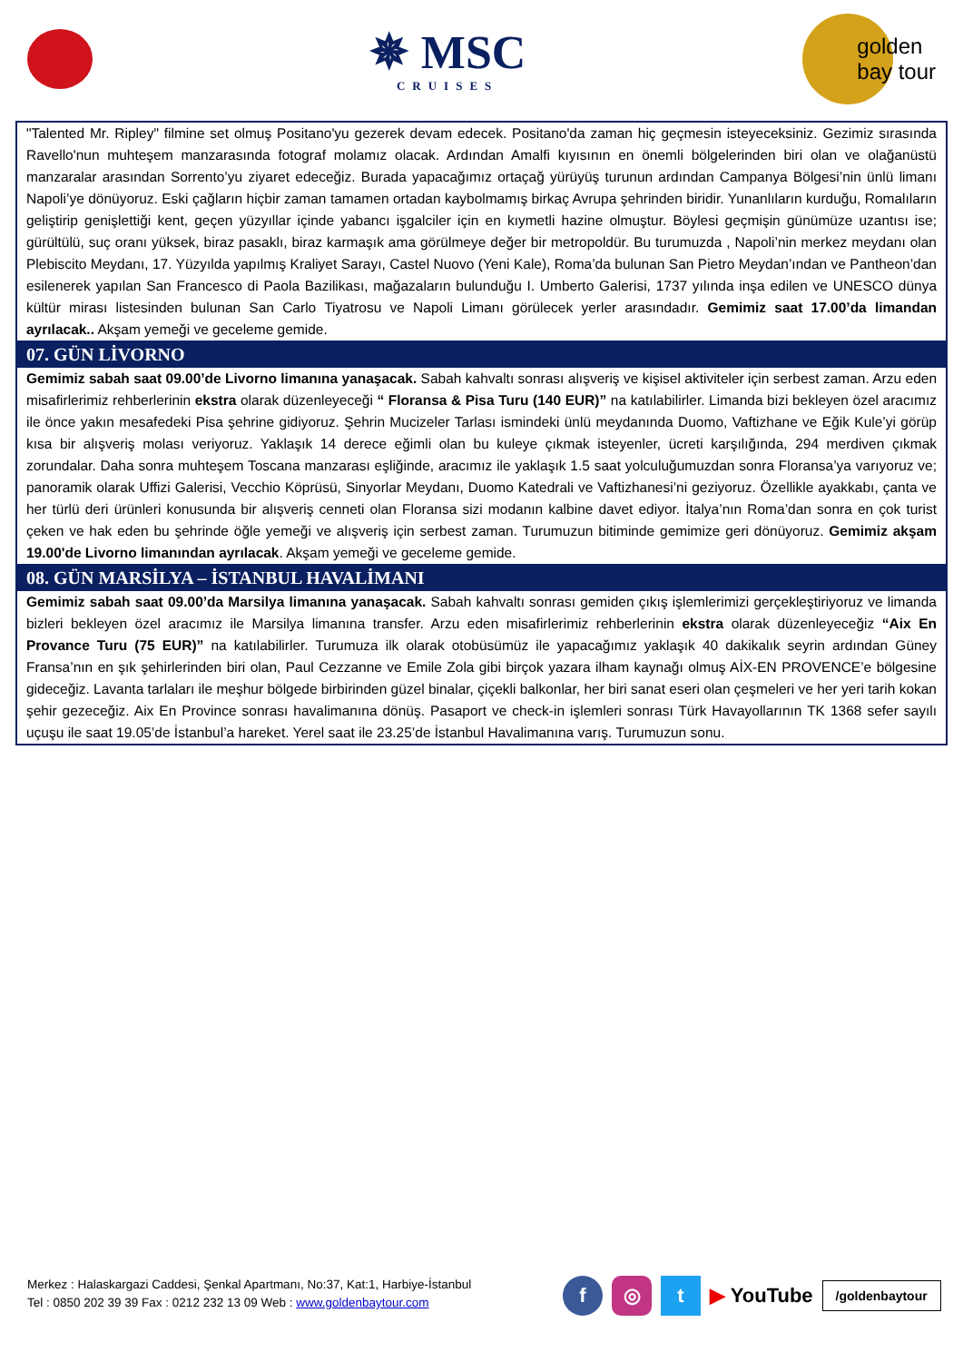✵ MSC
CRUISES
golden
bay tour
"Talented Mr. Ripley" filmine set olmuş Positano'yu gezerek devam edecek. Positano'da zaman hiç geçmesin isteyeceksiniz. Gezimiz sırasında Ravello'nun muhteşem manzarasında fotograf molamız olacak. Ardından Amalfi kıyısının en önemli bölgelerinden biri olan ve olağanüstü manzaralar arasından Sorrento’yu ziyaret edeceğiz. Burada yapacağımız ortaçağ yürüyüş turunun ardından Campanya Bölgesi’nin ünlü limanı Napoli’ye dönüyoruz. Eski çağların hiçbir zaman tamamen ortadan kaybolmamış birkaç Avrupa şehrinden biridir. Yunanlıların kurduğu, Romalıların geliştirip genişlettiği kent, geçen yüzyıllar içinde yabancı işgalciler için en kıymetli hazine olmuştur. Böylesi geçmişin günümüze uzantısı ise; gürültülü, suç oranı yüksek, biraz pasaklı, biraz karmaşık ama görülmeye değer bir metropoldür. Bu turumuzda , Napoli’nin merkez meydanı olan Plebiscito Meydanı, 17. Yüzyılda yapılmış Kraliyet Sarayı, Castel Nuovo (Yeni Kale), Roma’da bulunan San Pietro Meydan’ından ve Pantheon’dan esilenerek yapılan San Francesco di Paola Bazilikası, mağazaların bulunduğu I. Umberto Galerisi, 1737 yılında inşa edilen ve UNESCO dünya kültür mirası listesinden bulunan San Carlo Tiyatrosu ve Napoli Limanı görülecek yerler arasındadır. Gemimiz saat 17.00’da limandan ayrılacak.. Akşam yemeği ve geceleme gemide.
07. GÜN LİVORNO
Gemimiz sabah saat 09.00’de Livorno limanına yanaşacak. Sabah kahvaltı sonrası alışveriş ve kişisel aktiviteler için serbest zaman. Arzu eden misafirlerimiz rehberlerinin ekstra olarak düzenleyeceği “ Floransa & Pisa Turu (140 EUR)” na katılabilirler. Limanda bizi bekleyen özel aracımız ile önce yakın mesafedeki Pisa şehrine gidiyoruz. Şehrin Mucizeler Tarlası ismindeki ünlü meydanında Duomo, Vaftizhane ve Eğik Kule’yi görüp kısa bir alışveriş molası veriyoruz. Yaklaşık 14 derece eğimli olan bu kuleye çıkmak isteyenler, ücreti karşılığında, 294 merdiven çıkmak zorundalar. Daha sonra muhteşem Toscana manzarası eşliğinde, aracımız ile yaklaşık 1.5 saat yolculuğumuzdan sonra Floransa’ya varıyoruz ve; panoramik olarak Uffizi Galerisi, Vecchio Köprüsü, Sinyorlar Meydanı, Duomo Katedrali ve Vaftizhanesi’ni geziyoruz. Özellikle ayakkabı, çanta ve her türlü deri ürünleri konusunda bir alışveriş cenneti olan Floransa sizi modanın kalbine davet ediyor. İtalya’nın Roma’dan sonra en çok turist çeken ve hak eden bu şehrinde öğle yemeği ve alışveriş için serbest zaman. Turumuzun bitiminde gemimize geri dönüyoruz. Gemimiz akşam 19.00'de Livorno limanından ayrılacak. Akşam yemeği ve geceleme gemide.
08. GÜN MARSİLYA – İSTANBUL HAVALİMANI
Gemimiz sabah saat 09.00’da Marsilya limanına yanaşacak. Sabah kahvaltı sonrası gemiden çıkış işlemlerimizi gerçekleştiriyoruz ve limanda bizleri bekleyen özel aracımız ile Marsilya limanına transfer. Arzu eden misafirlerimiz rehberlerinin ekstra olarak düzenleyeceğiz “Aix En Provance Turu (75 EUR)” na katılabilirler. Turumuza ilk olarak otobüsümüz ile yapacağımız yaklaşık 40 dakikalık seyrin ardından Güney Fransa’nın en şık şehirlerinden biri olan, Paul Cezzanne ve Emile Zola gibi birçok yazara ilham kaynağı olmuş AİX-EN PROVENCE’e bölgesine gideceğiz. Lavanta tarlaları ile meşhur bölgede birbirinden güzel binalar, çiçekli balkonlar, her biri sanat eseri olan çeşmeleri ve her yeri tarih kokan şehir gezeceğiz. Aix En Province sonrası havalimanına dönüş. Pasaport ve check-in işlemleri sonrası Türk Havayollarının TK 1368 sefer sayılı uçuşu ile saat 19.05’de İstanbul’a hareket. Yerel saat ile 23.25’de İstanbul Havalimanına varış. Turumuzun sonu.
Merkez : Halaskargazi Caddesi, Şenkal Apartmanı, No:37, Kat:1, Harbiye-İstanbul
Tel : 0850 202 39 39 Fax : 0212 232 13 09 Web : www.goldenbaytour.com
f ◎ t
▶ YouTube
/goldenbaytour